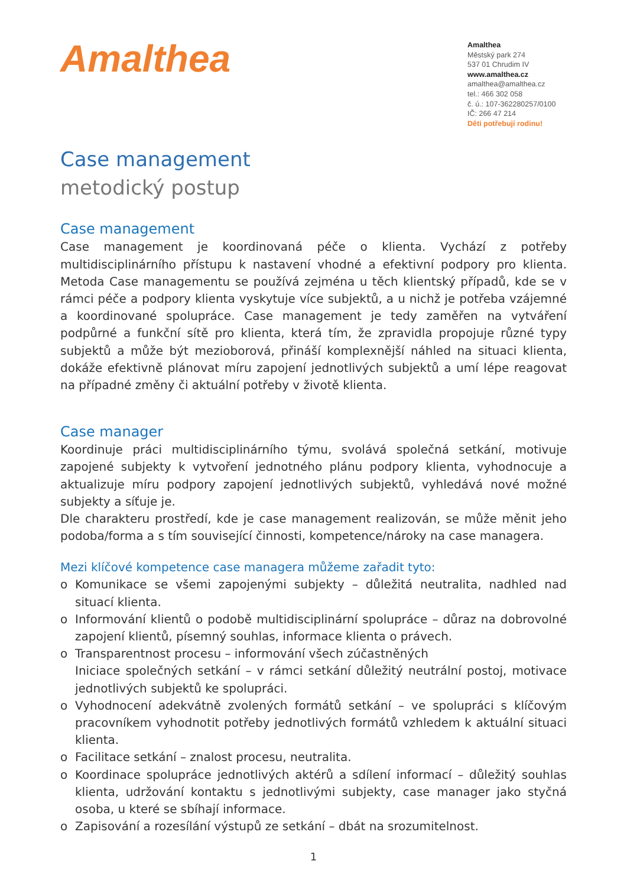Amalthea
Amalthea
Městský park 274
537 01 Chrudim IV
www.amalthea.cz
amalthea@amalthea.cz
tel.: 466 302 058
č. ú.: 107-362280257/0100
IČ: 266 47 214
Děti potřebují rodinu!
Case management
metodický postup
Case management
Case management je koordinovaná péče o klienta. Vychází z potřeby multidisciplinárního přístupu k nastavení vhodné a efektivní podpory pro klienta. Metoda Case managementu se používá zejména u těch klientský případů, kde se v rámci péče a podpory klienta vyskytuje více subjektů, a u nichž je potřeba vzájemné a koordinované spolupráce. Case management je tedy zaměřen na vytváření podpůrné a funkční sítě pro klienta, která tím, že zpravidla propojuje různé typy subjektů a může být mezioborová, přináší komplexnější náhled na situaci klienta, dokáže efektivně plánovat míru zapojení jednotlivých subjektů a umí lépe reagovat na případné změny či aktuální potřeby v životě klienta.
Case manager
Koordinuje práci multidisciplinárního týmu, svolává společná setkání, motivuje zapojené subjekty k vytvoření jednotného plánu podpory klienta, vyhodnocuje a aktualizuje míru podpory zapojení jednotlivých subjektů, vyhledává nové možné subjekty a síťuje je.
Dle charakteru prostředí, kde je case management realizován, se může měnit jeho podoba/forma a s tím související činnosti, kompetence/nároky na case managera.
Mezi klíčové kompetence case managera můžeme zařadit tyto:
o Komunikace se všemi zapojenými subjekty – důležitá neutralita, nadhled nad situací klienta.
o Informování klientů o podobě multidisciplinární spolupráce – důraz na dobrovolné zapojení klientů, písemný souhlas, informace klienta o právech.
o Transparentnost procesu – informování všech zúčastněných
Iniciace společných setkání – v rámci setkání důležitý neutrální postoj, motivace jednotlivých subjektů ke spolupráci.
o Vyhodnocení adekvátně zvolených formátů setkání – ve spolupráci s klíčovým pracovníkem vyhodnotit potřeby jednotlivých formátů vzhledem k aktuální situaci klienta.
o Facilitace setkání – znalost procesu, neutralita.
o Koordinace spolupráce jednotlivých aktérů a sdílení informací – důležitý souhlas klienta, udržování kontaktu s jednotlivými subjekty, case manager jako styčná osoba, u které se sbíhají informace.
o Zapisování a rozesílání výstupů ze setkání – dbát na srozumitelnost.
1